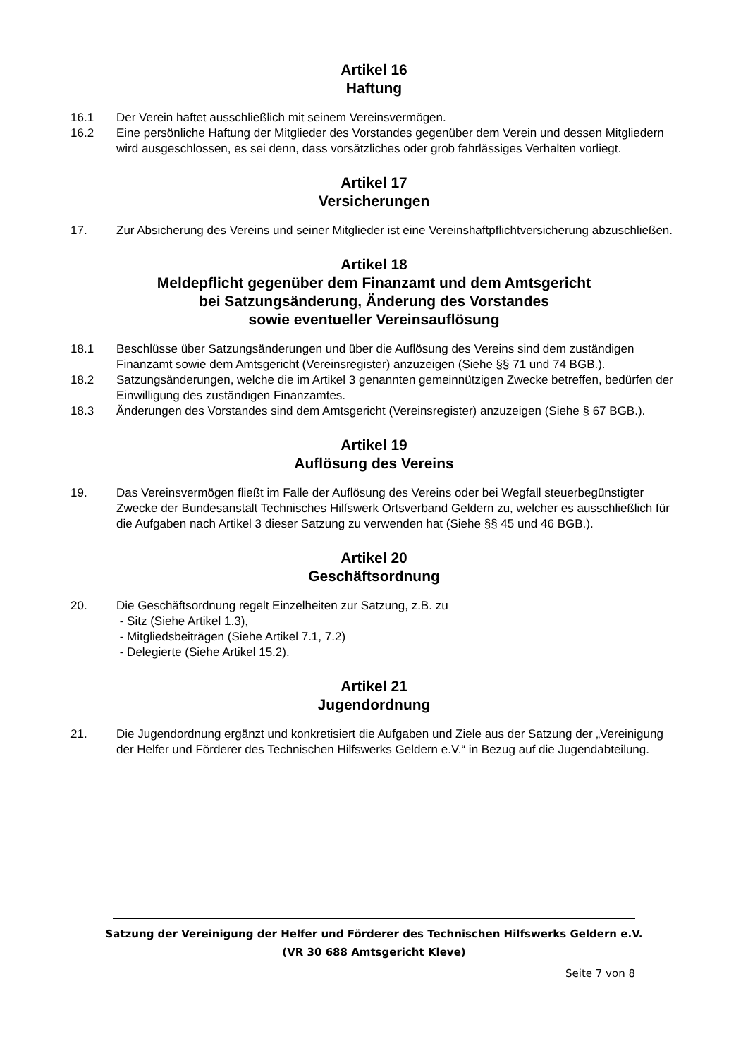Artikel 16
Haftung
16.1 Der Verein haftet ausschließlich mit seinem Vereinsvermögen.
16.2 Eine persönliche Haftung der Mitglieder des Vorstandes gegenüber dem Verein und dessen Mitgliedern wird ausgeschlossen, es sei denn, dass vorsätzliches oder grob fahrlässiges Verhalten vorliegt.
Artikel 17
Versicherungen
17. Zur Absicherung des Vereins und seiner Mitglieder ist eine Vereinshaftpflichtversicherung abzuschließen.
Artikel 18
Meldepflicht gegenüber dem Finanzamt und dem Amtsgericht
bei Satzungsänderung, Änderung des Vorstandes
sowie eventueller Vereinsauflösung
18.1 Beschlüsse über Satzungsänderungen und über die Auflösung des Vereins sind dem zuständigen Finanzamt sowie dem Amtsgericht (Vereinsregister) anzuzeigen (Siehe §§ 71 und 74 BGB.).
18.2 Satzungsänderungen, welche die im Artikel 3 genannten gemeinnützigen Zwecke betreffen, bedürfen der Einwilligung des zuständigen Finanzamtes.
18.3 Änderungen des Vorstandes sind dem Amtsgericht (Vereinsregister) anzuzeigen (Siehe § 67 BGB.).
Artikel 19
Auflösung des Vereins
19. Das Vereinsvermögen fließt im Falle der Auflösung des Vereins oder bei Wegfall steuerbegünstigter Zwecke der Bundesanstalt Technisches Hilfswerk Ortsverband Geldern zu, welcher es ausschließlich für die Aufgaben nach Artikel 3 dieser Satzung zu verwenden hat (Siehe §§ 45 und 46 BGB.).
Artikel 20
Geschäftsordnung
20. Die Geschäftsordnung regelt Einzelheiten zur Satzung, z.B. zu
- Sitz (Siehe Artikel 1.3),
- Mitgliedsbeiträgen (Siehe Artikel 7.1, 7.2)
- Delegierte (Siehe Artikel 15.2).
Artikel 21
Jugendordnung
21. Die Jugendordnung ergänzt und konkretisiert die Aufgaben und Ziele aus der Satzung der „Vereinigung der Helfer und Förderer des Technischen Hilfswerks Geldern e.V.“ in Bezug auf die Jugendabteilung.
Satzung der Vereinigung der Helfer und Förderer des Technischen Hilfswerks Geldern e.V.
(VR 30 688 Amtsgericht Kleve)
Seite 7 von 8